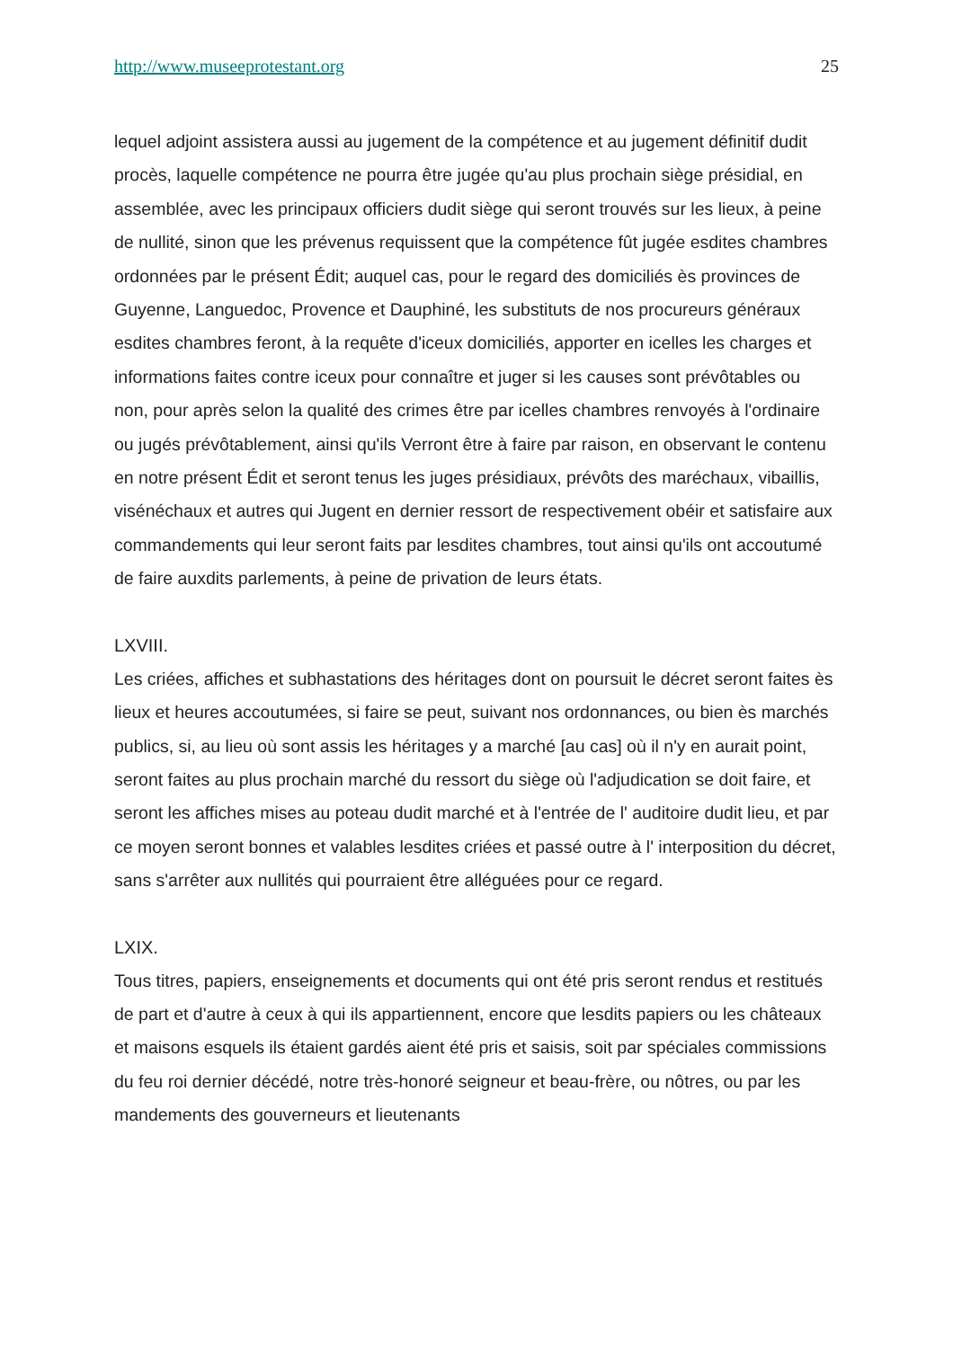http://www.museeprotestant.org 25
lequel adjoint assistera aussi au jugement de la compétence et au jugement définitif dudit procès, laquelle compétence ne pourra être jugée qu'au plus prochain siège présidial, en assemblée, avec les principaux officiers dudit siège qui seront trouvés sur les lieux, à peine de nullité, sinon que les prévenus requissent que la compétence fût jugée esdites chambres ordonnées par le présent Édit; auquel cas, pour le regard des domiciliés ès provinces de Guyenne, Languedoc, Provence et Dauphiné, les substituts de nos procureurs généraux esdites chambres feront, à la requête d'iceux domiciliés, apporter en icelles les charges et informations faites contre iceux pour connaître et juger si les causes sont prévôtables ou non, pour après selon la qualité des crimes être par icelles chambres renvoyés à l'ordinaire ou jugés prévôtablement, ainsi qu'ils Verront être à faire par raison, en observant le contenu en notre présent Édit et seront tenus les juges présidiaux, prévôts des maréchaux, vibaillis, visénéchaux et autres qui Jugent en dernier ressort de respectivement obéir et satisfaire aux commandements qui leur seront faits par lesdites chambres, tout ainsi qu'ils ont accoutumé de faire auxdits parlements, à peine de privation de leurs états.
LXVIII.
Les criées, affiches et subhastations des héritages dont on poursuit le décret seront faites ès lieux et heures accoutumées, si faire se peut, suivant nos ordonnances, ou bien ès marchés publics, si, au lieu où sont assis les héritages y a marché [au cas] où il n'y en aurait point, seront faites au plus prochain marché du ressort du siège où l'adjudication se doit faire, et seront les affiches mises au poteau dudit marché et à l'entrée de l' auditoire dudit lieu, et par ce moyen seront bonnes et valables lesdites criées et passé outre à l' interposition du décret, sans s'arrêter aux nullités qui pourraient être alléguées pour ce regard.
LXIX.
Tous titres, papiers, enseignements et documents qui ont été pris seront rendus et restitués de part et d'autre à ceux à qui ils appartiennent, encore que lesdits papiers ou les châteaux et maisons esquels ils étaient gardés aient été pris et saisis, soit par spéciales commissions du feu roi dernier décédé, notre très-honoré seigneur et beau-frère, ou nôtres, ou par les mandements des gouverneurs et lieutenants